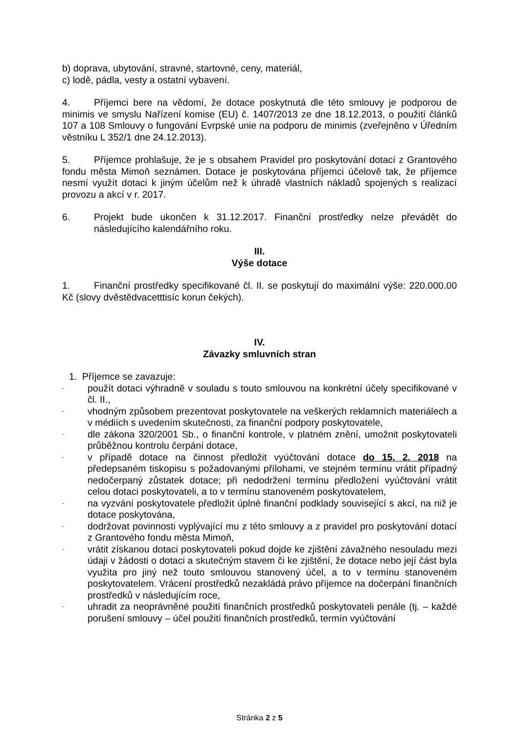b) doprava, ubytování, stravné, startovné, ceny, materiál,
c) lodě, pádla, vesty a ostatní vybavení.
4. Příjemci bere na vědomí, že dotace poskytnutá dle této smlouvy je podporou de minimis ve smyslu Nařízení komise (EU) č. 1407/2013 ze dne 18.12.2013, o použití článků 107 a 108 Smlouvy o fungování Evrpské unie na podporu de minimis (zveřejněno v Úředním věstníku L 352/1 dne 24.12.2013).
5. Příjemce prohlašuje, že je s obsahem Pravidel pro poskytování dotací z Grantového fondu města Mimoň seznámen. Dotace je poskytována příjemci účelově tak, že příjemce nesmí využít dotaci k jiným účelům než k úhradě vlastních nákladů spojených s realizací provozu a akcí v r. 2017.
6. Projekt bude ukončen k 31.12.2017. Finanční prostředky nelze převádět do následujícího kalendářního roku.
III.
Výše dotace
1. Finanční prostředky specifikované čl. II. se poskytují do maximální výše: 220.000.00 Kč (slovy dvěstědvacetttisíc korun čekých).
IV.
Závazky smluvních stran
1. Příjemce se zavazuje:
- použít dotaci výhradně v souladu s touto smlouvou na konkrétní účely specifikované v čl. II.,
- vhodným způsobem prezentovat poskytovatele na veškerých reklamních materiálech a v médiích s uvedením skutečnosti, za finanční podpory poskytovatele,
- dle zákona 320/2001 Sb., o finanční kontrole, v platném znění, umožnit poskytovateli průběžnou kontrolu čerpání dotace,
- v případě dotace na činnost předložit vyúčtování dotace do 15. 2. 2018 na předepsaném tiskopisu s požadovanými přílohami, ve stejném termínu vrátit případný nedočerpaný zůstatek dotace; při nedodržení termínu předložení vyúčtování vrátit celou dotaci poskytovateli, a to v termínu stanoveném poskytovatelem,
- na vyzvání poskytovatele předložit úplné finanční podklady související s akcí, na niž je dotace poskytována,
- dodržovat povinnosti vyplývající mu z této smlouvy a z pravidel pro poskytování dotací z Grantového fondu města Mimoň,
- vrátit získanou dotaci poskytovateli pokud dojde ke zjištění závažného nesouladu mezi údaji v žádosti o dotaci a skutečným stavem či ke zjištění, že dotace nebo její část byla využita pro jiný než touto smlouvou stanovený účel, a to v termínu stanoveném poskytovatelem. Vrácení prostředků nezakládá právo příjemce na dočerpání finančních prostředků v následujícím roce,
- uhradit za neoprávněné použití finančních prostředků poskytovateli penále (tj. – každé porušení smlouvy – účel použití finančních prostředků, termín vyúčtování
Stránka 2 z 5